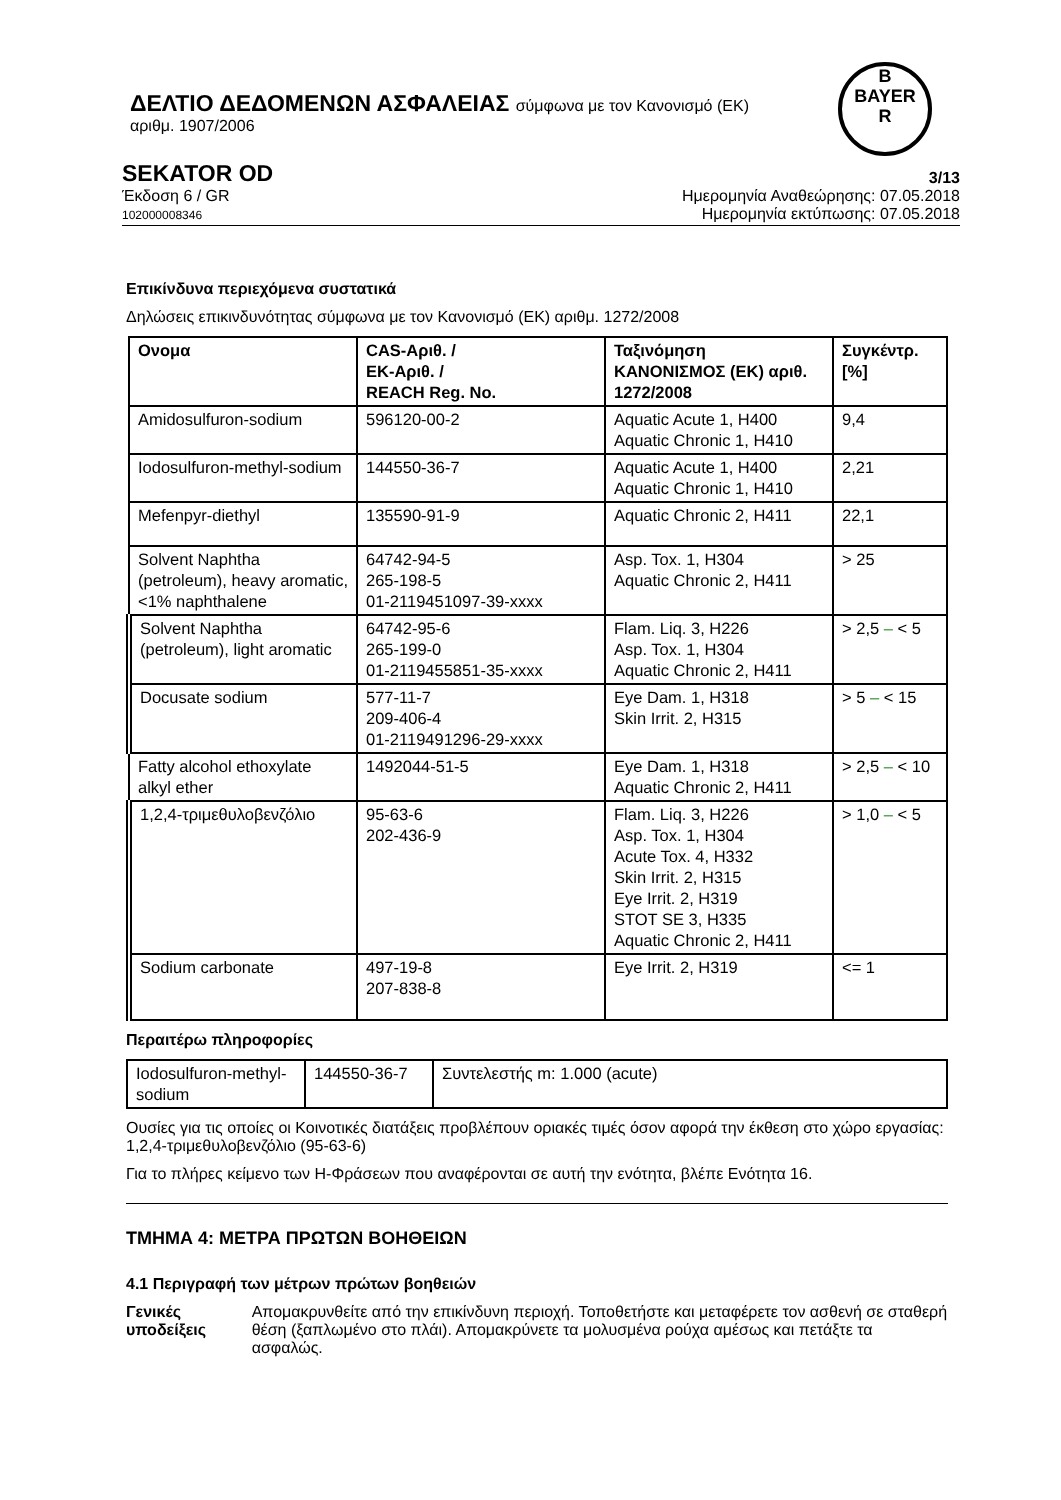ΔΕΛΤΙΟ ΔΕΔΟΜΕΝΩΝ ΑΣΦΑΛΕΙΑΣ σύμφωνα με τον Κανονισμό (ΕΚ)
αριθμ. 1907/2006
B
BAYER
R
SEKATOR OD 3/13
Έκδοση 6 / GR
102000008346
Ημερομηνία Αναθεώρησης: 07.05.2018
Ημερομηνία εκτύπωσης: 07.05.2018
Επικίνδυνα περιεχόμενα συστατικά
Δηλώσεις επικινδυνότητας σύμφωνα με τον Κανονισμό (ΕΚ) αριθμ. 1272/2008
| Ονομα | CAS-Αριθ. / ΕΚ-Αριθ. / REACH Reg. No. | Ταξινόμηση ΚΑΝΟΝΙΣΜΟΣ (ΕΚ) αριθ. 1272/2008 | Συγκέντρ. [%] |
| Amidosulfuron-sodium | 596120-00-2 | Aquatic Acute 1, H400 Aquatic Chronic 1, H410 | 9,4 |
| Iodosulfuron-methyl-sodium | 144550-36-7 | Aquatic Acute 1, H400 Aquatic Chronic 1, H410 | 2,21 |
| Mefenpyr-diethyl | 135590-91-9 | Aquatic Chronic 2, H411 | 22,1 |
| Solvent Naphtha (petroleum), heavy aromatic, <1% naphthalene | 64742-94-5 265-198-5 01-2119451097-39-xxxx | Asp. Tox. 1, H304 Aquatic Chronic 2, H411 | > 25 |
| Solvent Naphtha (petroleum), light aromatic | 64742-95-6 265-199-0 01-2119455851-35-xxxx | Flam. Liq. 3, H226 Asp. Tox. 1, H304 Aquatic Chronic 2, H411 | > 2,5 – < 5 |
| Docusate sodium | 577-11-7 209-406-4 01-2119491296-29-xxxx | Eye Dam. 1, H318 Skin Irrit. 2, H315 | > 5 – < 15 |
| Fatty alcohol ethoxylate alkyl ether | 1492044-51-5 | Eye Dam. 1, H318 Aquatic Chronic 2, H411 | > 2,5 – < 10 |
| 1,2,4-τριμεθυλοβενζόλιο | 95-63-6 202-436-9 | Flam. Liq. 3, H226 Asp. Tox. 1, H304 Acute Tox. 4, H332 Skin Irrit. 2, H315 Eye Irrit. 2, H319 STOT SE 3, H335 Aquatic Chronic 2, H411 | > 1,0 – < 5 |
| Sodium carbonate | 497-19-8 207-838-8 | Eye Irrit. 2, H319 | <= 1 |
Περαιτέρω πληροφορίες
| Iodosulfuron-methyl-sodium | 144550-36-7 | Συντελεστής m: 1.000 (acute) |
Ουσίες για τις οποίες οι Κοινοτικές διατάξεις προβλέπουν οριακές τιμές όσον αφορά την έκθεση στο χώρο εργασίας:
1,2,4-τριμεθυλοβενζόλιο (95-63-6)
Για το πλήρες κείμενο των Η-Φράσεων που αναφέρονται σε αυτή την ενότητα, βλέπε Ενότητα 16.
ΤΜΗΜΑ 4: ΜΕΤΡΑ ΠΡΩΤΩΝ ΒΟΗΘΕΙΩΝ
4.1 Περιγραφή των μέτρων πρώτων βοηθειών
Γενικές υποδείξεις Απομακρυνθείτε από την επικίνδυνη περιοχή. Τοποθετήστε και μεταφέρετε τον ασθενή σε σταθερή θέση (ξαπλωμένο στο πλάι). Απομακρύνετε τα μολυσμένα ρούχα αμέσως και πετάξτε τα ασφαλώς.